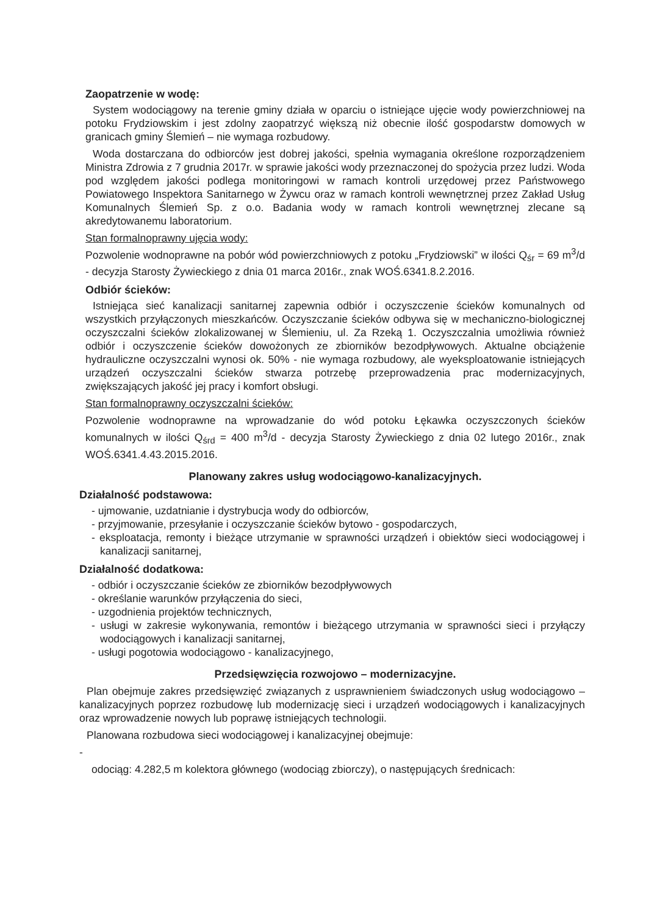Zaopatrzenie w wodę:
System wodociągowy na terenie gminy działa w oparciu o istniejące ujęcie wody powierzchniowej na potoku Frydziowskim i jest zdolny zaopatrzyć większą niż obecnie ilość gospodarstw domowych w granicach gminy Ślemień – nie wymaga rozbudowy.
Woda dostarczana do odbiorców jest dobrej jakości, spełnia wymagania określone rozporządzeniem Ministra Zdrowia z 7 grudnia 2017r. w sprawie jakości wody przeznaczonej do spożycia przez ludzi. Woda pod względem jakości podlega monitoringowi w ramach kontroli urzędowej przez Państwowego Powiatowego Inspektora Sanitarnego w Żywcu oraz w ramach kontroli wewnętrznej przez Zakład Usług Komunalnych Ślemień Sp. z o.o. Badania wody w ramach kontroli wewnętrznej zlecane są akredytowanemu laboratorium.
Stan formalnoprawny ujęcia wody:
Pozwolenie wodnoprawne na pobór wód powierzchniowych z potoku „Frydziowski” w ilości Q<sub>śr</sub> = 69 m<sup>3</sup>/d - decyzja Starosty Żywieckiego z dnia 01 marca 2016r., znak WOŚ.6341.8.2.2016.
Odbiór ścieków:
Istniejąca sieć kanalizacji sanitarnej zapewnia odbiór i oczyszczenie ścieków komunalnych od wszystkich przyłączonych mieszkańców. Oczyszczanie ścieków odbywa się w mechaniczno-biologicznej oczyszczalni ścieków zlokalizowanej w Ślemieniu, ul. Za Rzeką 1. Oczyszczalnia umożliwia również odbiór i oczyszczenie ścieków dowożonych ze zbiorników bezodpływowych. Aktualne obciążenie hydrauliczne oczyszczalni wynosi ok. 50% - nie wymaga rozbudowy, ale wyeksploatowanie istniejących urządzeń oczyszczalni ścieków stwarza potrzebę przeprowadzenia prac modernizacyjnych, zwiększających jakość jej pracy i komfort obsługi.
Stan formalnoprawny oczyszczalni ścieków:
Pozwolenie wodnoprawne na wprowadzanie do wód potoku Łękawka oczyszczonych ścieków komunalnych w ilości Q<sub>śrd</sub> = 400 m<sup>3</sup>/d - decyzja Starosty Żywieckiego z dnia 02 lutego 2016r., znak WOŚ.6341.4.43.2015.2016.
Planowany zakres usług wodociągowo-kanalizacyjnych.
Działalność podstawowa:
- ujmowanie, uzdatnianie i dystrybucja wody do odbiorców,
- przyjmowanie, przesyłanie i oczyszczanie ścieków bytowo - gospodarczych,
- eksploatacja, remonty i bieżące utrzymanie w sprawności urządzeń i obiektów sieci wodociągowej i kanalizacji sanitarnej,
Działalność dodatkowa:
- odbiór i oczyszczanie ścieków ze zbiorników bezodpływowych
- określanie warunków przyłączenia do sieci,
- uzgodnienia projektów technicznych,
- usługi w zakresie wykonywania, remontów i bieżącego utrzymania w sprawności sieci i przyłączy wodociągowych i kanalizacji sanitarnej,
- usługi pogotowia wodociągowo - kanalizacyjnego,
Przedsięwzięcia rozwojowo – modernizacyjne.
Plan obejmuje zakres przedsięwzięć związanych z usprawnieniem świadczonych usług wodociągowo – kanalizacyjnych poprzez rozbudowę lub modernizację sieci i urządzeń wodociągowych i kanalizacyjnych oraz wprowadzenie nowych lub poprawę istniejących technologii.
Planowana rozbudowa sieci wodociągowej i kanalizacyjnej obejmuje:
-
odociąg: 4.282,5 m kolektora głównego (wodociąg zbiorczy), o następujących średnicach: